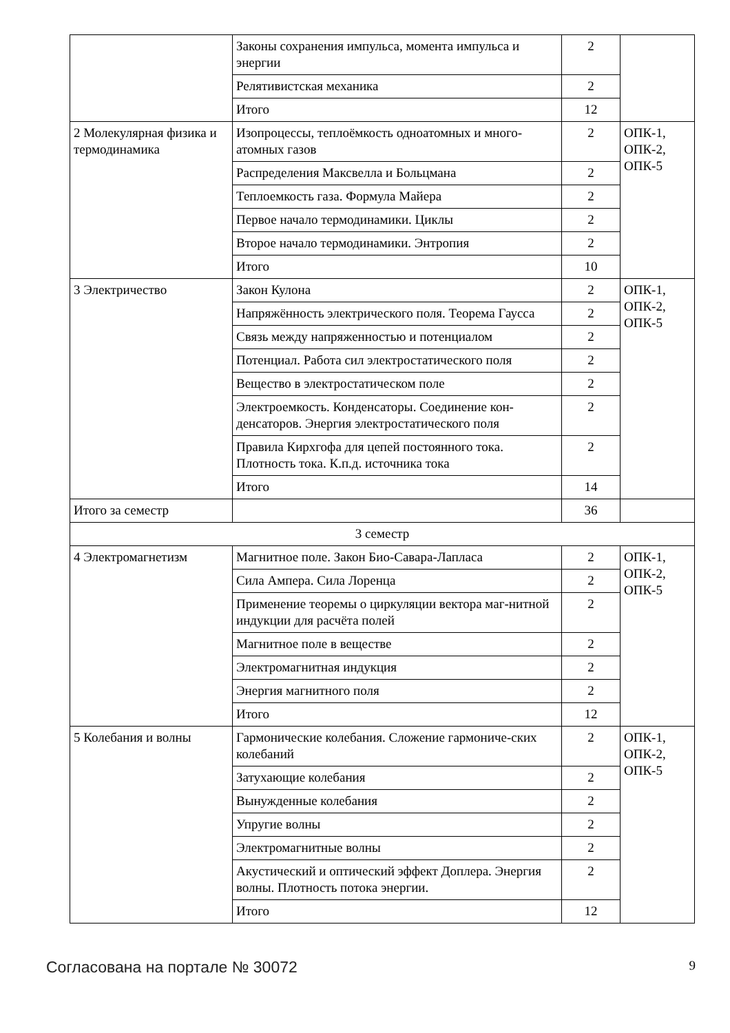| | Законы сохранения импульса, момента импульса и энергии | 2 | |
| | Релятивистская механика | 2 | |
| | Итого | 12 | |
| 2 Молекулярная физика и термодинамика | Изопроцессы, теплоёмкость одноатомных и много-атомных газов | 2 | ОПК-1, ОПК-2, ОПК-5 |
| | Распределения Максвелла и Больцмана | 2 | |
| | Теплоемкость газа. Формула Майера | 2 | |
| | Первое начало термодинамики. Циклы | 2 | |
| | Второе начало термодинамики. Энтропия | 2 | |
| | Итого | 10 | |
| 3 Электричество | Закон Кулона | 2 | ОПК-1, ОПК-2, ОПК-5 |
| | Напряжённость электрического поля. Теорема Гаусса | 2 | |
| | Связь между напряженностью и потенциалом | 2 | |
| | Потенциал. Работа сил электростатического поля | 2 | |
| | Вещество в электростатическом поле | 2 | |
| | Электроемкость. Конденсаторы. Соединение кон-денсаторов. Энергия электростатического поля | 2 | |
| | Правила Кирхгофа для цепей постоянного тока. Плотность тока. К.п.д. источника тока | 2 | |
| | Итого | 14 | |
| Итого за семестр | | 36 | |
| 3 семестр | | | |
| 4 Электромагнетизм | Магнитное поле. Закон Био-Савара-Лапласа | 2 | ОПК-1, ОПК-2, ОПК-5 |
| | Сила Ампера. Сила Лоренца | 2 | |
| | Применение теоремы о циркуляции вектора маг-нитной индукции для расчёта полей | 2 | |
| | Магнитное поле в веществе | 2 | |
| | Электромагнитная индукция | 2 | |
| | Энергия магнитного поля | 2 | |
| | Итого | 12 | |
| 5 Колебания и волны | Гармонические колебания. Сложение гармониче-ских колебаний | 2 | ОПК-1, ОПК-2, ОПК-5 |
| | Затухающие колебания | 2 | |
| | Вынужденные колебания | 2 | |
| | Упругие волны | 2 | |
| | Электромагнитные волны | 2 | |
| | Акустический и оптический эффект Доплера. Энергия волны. Плотность потока энергии. | 2 | |
| | Итого | 12 | |
Согласована на портале № 30072 9